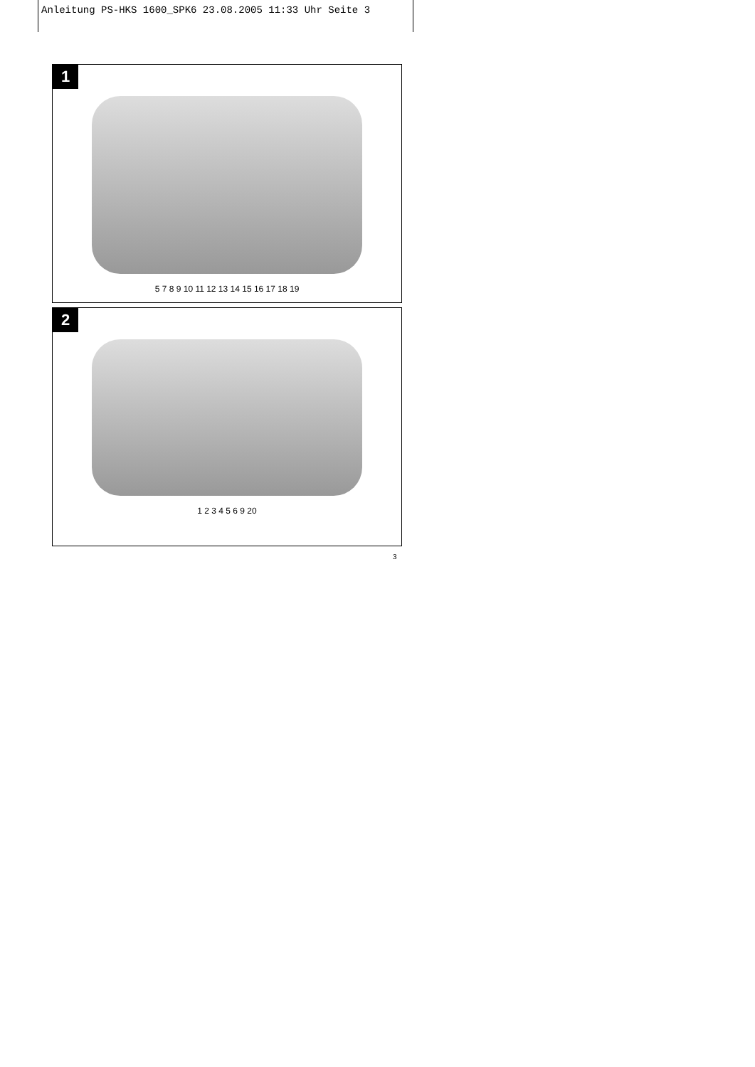Anleitung PS-HKS 1600_SPK6 23.08.2005 11:33 Uhr Seite 3
1
5 7 8 9 10 11 12 13 14 15 16 17 18 19
2
1 2 3 4 5 6 9 20
3